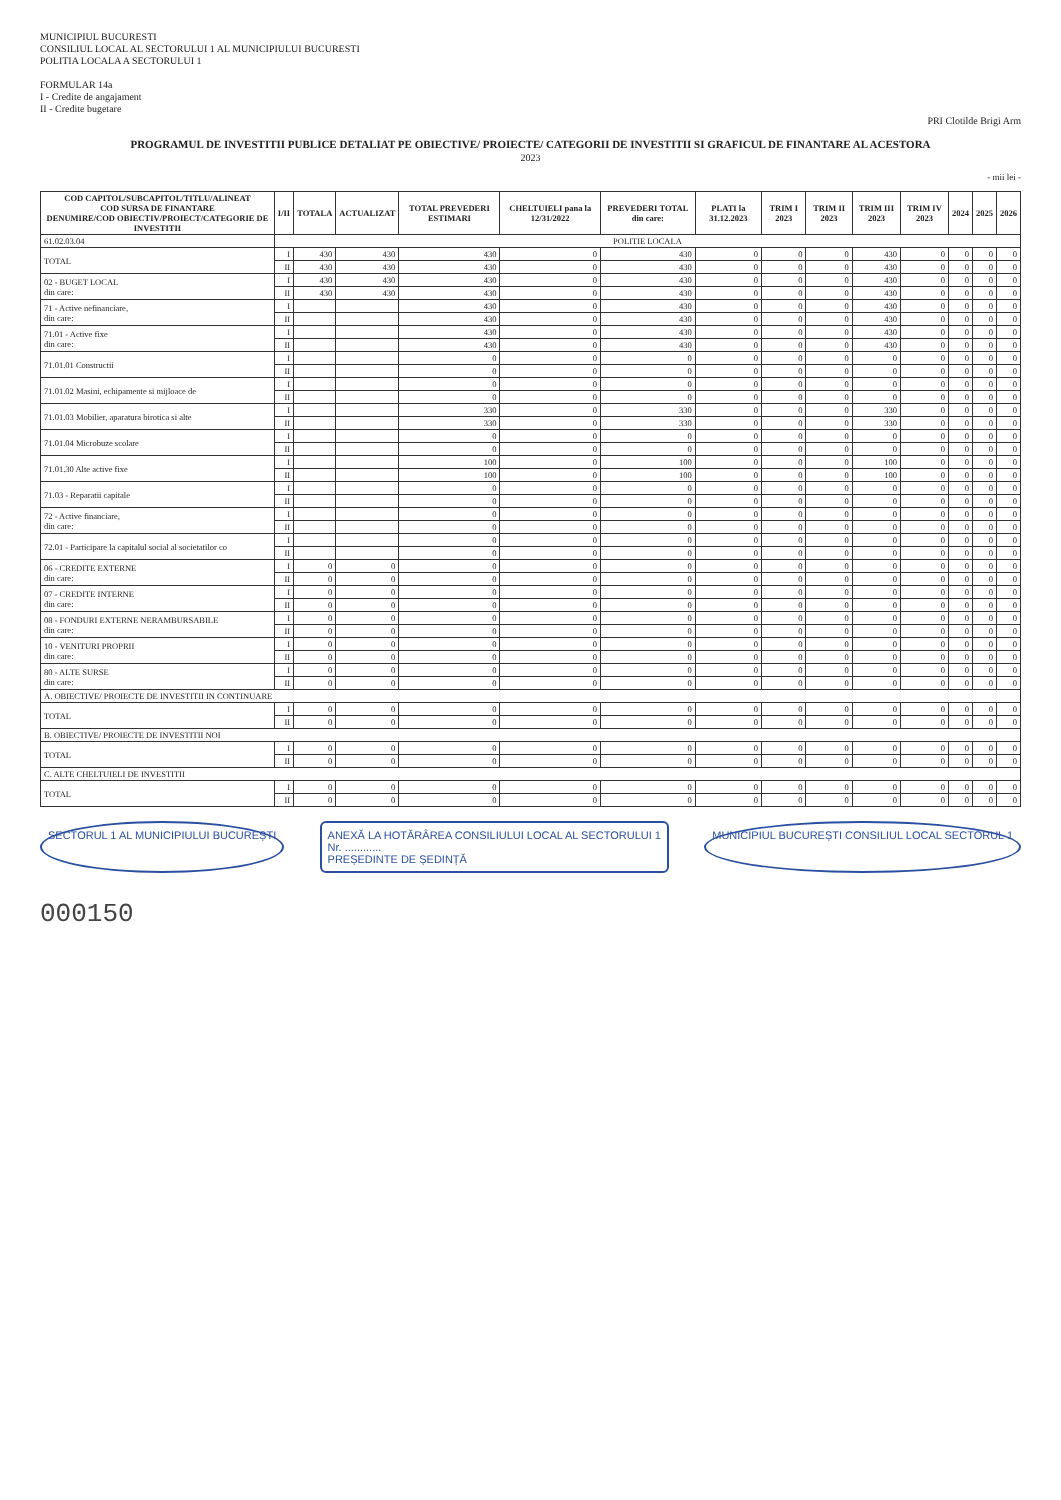MUNICIPIUL BUCURESTI
CONSILIUL LOCAL AL SECTORULUI 1 AL MUNICIPIULUI BUCURESTI
POLITIA LOCALA A SECTORULUI 1
FORMULAR 14a
I - Credite de angajament
II - Credite bugetare
PRI Clotilde Brigi Arm
PROGRAMUL DE INVESTITII PUBLICE DETALIAT PE OBIECTIVE/ PROIECTE/ CATEGORII DE INVESTITII SI GRAFICUL DE FINANTARE AL ACESTORA
2023
- mii lei -
| COD CAPITOL/SUBCAPITOL/TITLU/ALINEAT COD SURSA DE FINANTARE DENUMIRE/COD OBIECTIV/PROIECT/CATEGORIE DE INVESTITII | I/II | TOTALA | ACTUALIZAT | TOTAL PREVEDERI ESTIMARI | CHELTUIELI pana la 12/31/2022 | PREVEDERI TOTAL din care: | PLATI la 31.12.2023 | TRIM I 2023 | TRIM II 2023 | TRIM III 2023 | TRIM IV 2023 | 2024 | 2025 | 2026 |
| --- | --- | --- | --- | --- | --- | --- | --- | --- | --- | --- | --- | --- | --- | --- |
| 61.02.03.04 | POLITIE LOCALA | | | | | | | | | | | | | |
| TOTAL | I | 430 | 430 | 430 | 0 | 430 | 0 | 0 | 0 | 430 | 0 | 0 | 0 | 0 |
| | II | 430 | 430 | 430 | 0 | 430 | 0 | 0 | 0 | 430 | 0 | 0 | 0 | 0 |
| 02 - BUGET LOCAL din care: | I | 430 | 430 | 430 | 0 | 430 | 0 | 0 | 0 | 430 | 0 | 0 | 0 | 0 |
| | II | 430 | 430 | 430 | 0 | 430 | 0 | 0 | 0 | 430 | 0 | 0 | 0 | 0 |
| 71 - Active nefinanciare, din care: | I | | | 430 | 0 | 430 | 0 | 0 | 0 | 430 | 0 | 0 | 0 | 0 |
| | II | | | 430 | 0 | 430 | 0 | 0 | 0 | 430 | 0 | 0 | 0 | 0 |
| 71.01 - Active fixe din care: | I | | | 430 | 0 | 430 | 0 | 0 | 0 | 430 | 0 | 0 | 0 | 0 |
| | II | | | 430 | 0 | 430 | 0 | 0 | 0 | 430 | 0 | 0 | 0 | 0 |
| 71.01.01 Constructii | I | | | 0 | 0 | 0 | 0 | 0 | 0 | 0 | 0 | 0 | 0 | 0 |
| | II | | | 0 | 0 | 0 | 0 | 0 | 0 | 0 | 0 | 0 | 0 | 0 |
| 71.01.02 Masini, echipamente si mijloace de | I | | | 0 | 0 | 0 | 0 | 0 | 0 | 0 | 0 | 0 | 0 | 0 |
| | II | | | 0 | 0 | 0 | 0 | 0 | 0 | 0 | 0 | 0 | 0 | 0 |
| 71.01.03 Mobilier, aparatura birotica si alte | I | | | 330 | 0 | 330 | 0 | 0 | 0 | 330 | 0 | 0 | 0 | 0 |
| | II | | | 330 | 0 | 330 | 0 | 0 | 0 | 330 | 0 | 0 | 0 | 0 |
| 71.01.04 Microbuze scolare | I | | | 0 | 0 | 0 | 0 | 0 | 0 | 0 | 0 | 0 | 0 | 0 |
| | II | | | 0 | 0 | 0 | 0 | 0 | 0 | 0 | 0 | 0 | 0 | 0 |
| 71.01.30 Alte active fixe | I | | | 100 | 0 | 100 | 0 | 0 | 0 | 100 | 0 | 0 | 0 | 0 |
| | II | | | 100 | 0 | 100 | 0 | 0 | 0 | 100 | 0 | 0 | 0 | 0 |
| 71.03 - Reparatii capitale | I | | | 0 | 0 | 0 | 0 | 0 | 0 | 0 | 0 | 0 | 0 | 0 |
| | II | | | 0 | 0 | 0 | 0 | 0 | 0 | 0 | 0 | 0 | 0 | 0 |
| 72 - Active financiare, din care: | I | | | 0 | 0 | 0 | 0 | 0 | 0 | 0 | 0 | 0 | 0 | 0 |
| | II | | | 0 | 0 | 0 | 0 | 0 | 0 | 0 | 0 | 0 | 0 | 0 |
| 72.01 - Participare la capitalul social al societatilor co | I | | | 0 | 0 | 0 | 0 | 0 | 0 | 0 | 0 | 0 | 0 | 0 |
| | II | | | 0 | 0 | 0 | 0 | 0 | 0 | 0 | 0 | 0 | 0 | 0 |
| 06 - CREDITE EXTERNE din care: | I | 0 | 0 | 0 | 0 | 0 | 0 | 0 | 0 | 0 | 0 | 0 | 0 | 0 |
| | II | 0 | 0 | 0 | 0 | 0 | 0 | 0 | 0 | 0 | 0 | 0 | 0 | 0 |
| 07 - CREDITE INTERNE din care: | I | 0 | 0 | 0 | 0 | 0 | 0 | 0 | 0 | 0 | 0 | 0 | 0 | 0 |
| | II | 0 | 0 | 0 | 0 | 0 | 0 | 0 | 0 | 0 | 0 | 0 | 0 | 0 |
| 08 - FONDURI EXTERNE NERAMBURSABILE din care: | I | 0 | 0 | 0 | 0 | 0 | 0 | 0 | 0 | 0 | 0 | 0 | 0 | 0 |
| | II | 0 | 0 | 0 | 0 | 0 | 0 | 0 | 0 | 0 | 0 | 0 | 0 | 0 |
| 10 - VENITURI PROPRII din care: | I | 0 | 0 | 0 | 0 | 0 | 0 | 0 | 0 | 0 | 0 | 0 | 0 | 0 |
| | II | 0 | 0 | 0 | 0 | 0 | 0 | 0 | 0 | 0 | 0 | 0 | 0 | 0 |
| 80 - ALTE SURSE din care: | I | 0 | 0 | 0 | 0 | 0 | 0 | 0 | 0 | 0 | 0 | 0 | 0 | 0 |
| | II | 0 | 0 | 0 | 0 | 0 | 0 | 0 | 0 | 0 | 0 | 0 | 0 | 0 |
| A. OBIECTIVE/ PROIECTE DE INVESTITII IN CONTINUARE | | | | | | | | | | | | | | |
| TOTAL | I | 0 | 0 | 0 | 0 | 0 | 0 | 0 | 0 | 0 | 0 | 0 | 0 | 0 |
| | II | 0 | 0 | 0 | 0 | 0 | 0 | 0 | 0 | 0 | 0 | 0 | 0 | 0 |
| B. OBIECTIVE/ PROIECTE DE INVESTITII NOI | | | | | | | | | | | | | | |
| TOTAL | I | 0 | 0 | 0 | 0 | 0 | 0 | 0 | 0 | 0 | 0 | 0 | 0 | 0 |
| | II | 0 | 0 | 0 | 0 | 0 | 0 | 0 | 0 | 0 | 0 | 0 | 0 | 0 |
| C. ALTE CHELTUIELI DE INVESTITII | | | | | | | | | | | | | | |
| TOTAL | I | 0 | 0 | 0 | 0 | 0 | 0 | 0 | 0 | 0 | 0 | 0 | 0 | 0 |
| | II | 0 | 0 | 0 | 0 | 0 | 0 | 0 | 0 | 0 | 0 | 0 | 0 | 0 |
SECTORUL 1 AL MUNICIPIULUI BUCUREȘTI
ANEXĂ LA HOTĂRÂREA CONSILIULUI LOCAL AL SECTORULUI 1
Nr. ............
PREȘEDINTE DE ȘEDINȚĂ
MUNICIPIUL BUCUREȘTI CONSILIUL LOCAL SECTORUL 1
000150